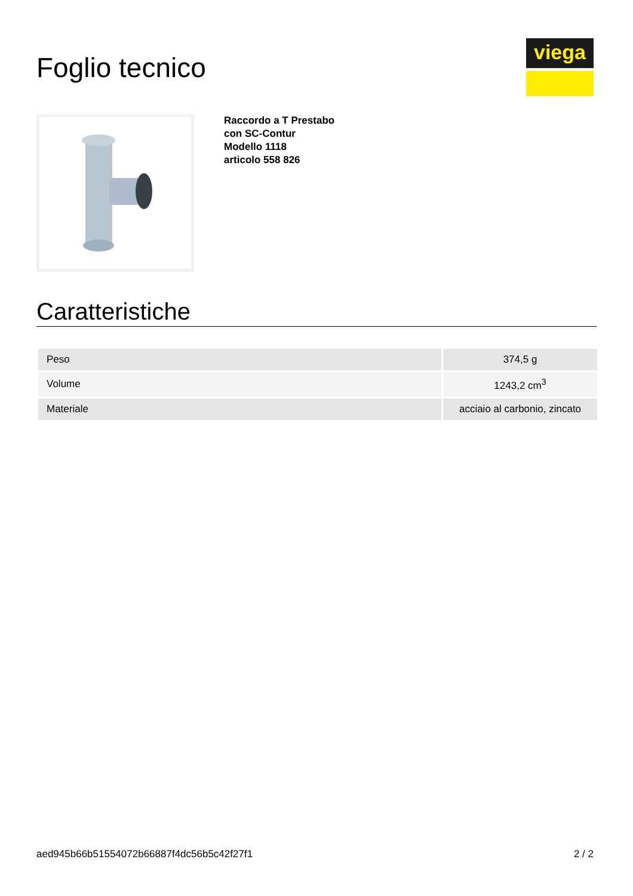Foglio tecnico
viega
Raccordo a T Prestabo
con SC-Contur
Modello 1118
articolo 558 826
Caratteristiche
| Peso | 374,5 g |
| Volume | 1243,2 cm<sup>3</sup> |
| Materiale | acciaio al carbonio, zincato |
aed945b66b51554072b66887f4dc56b5c42f27f1 2 / 2